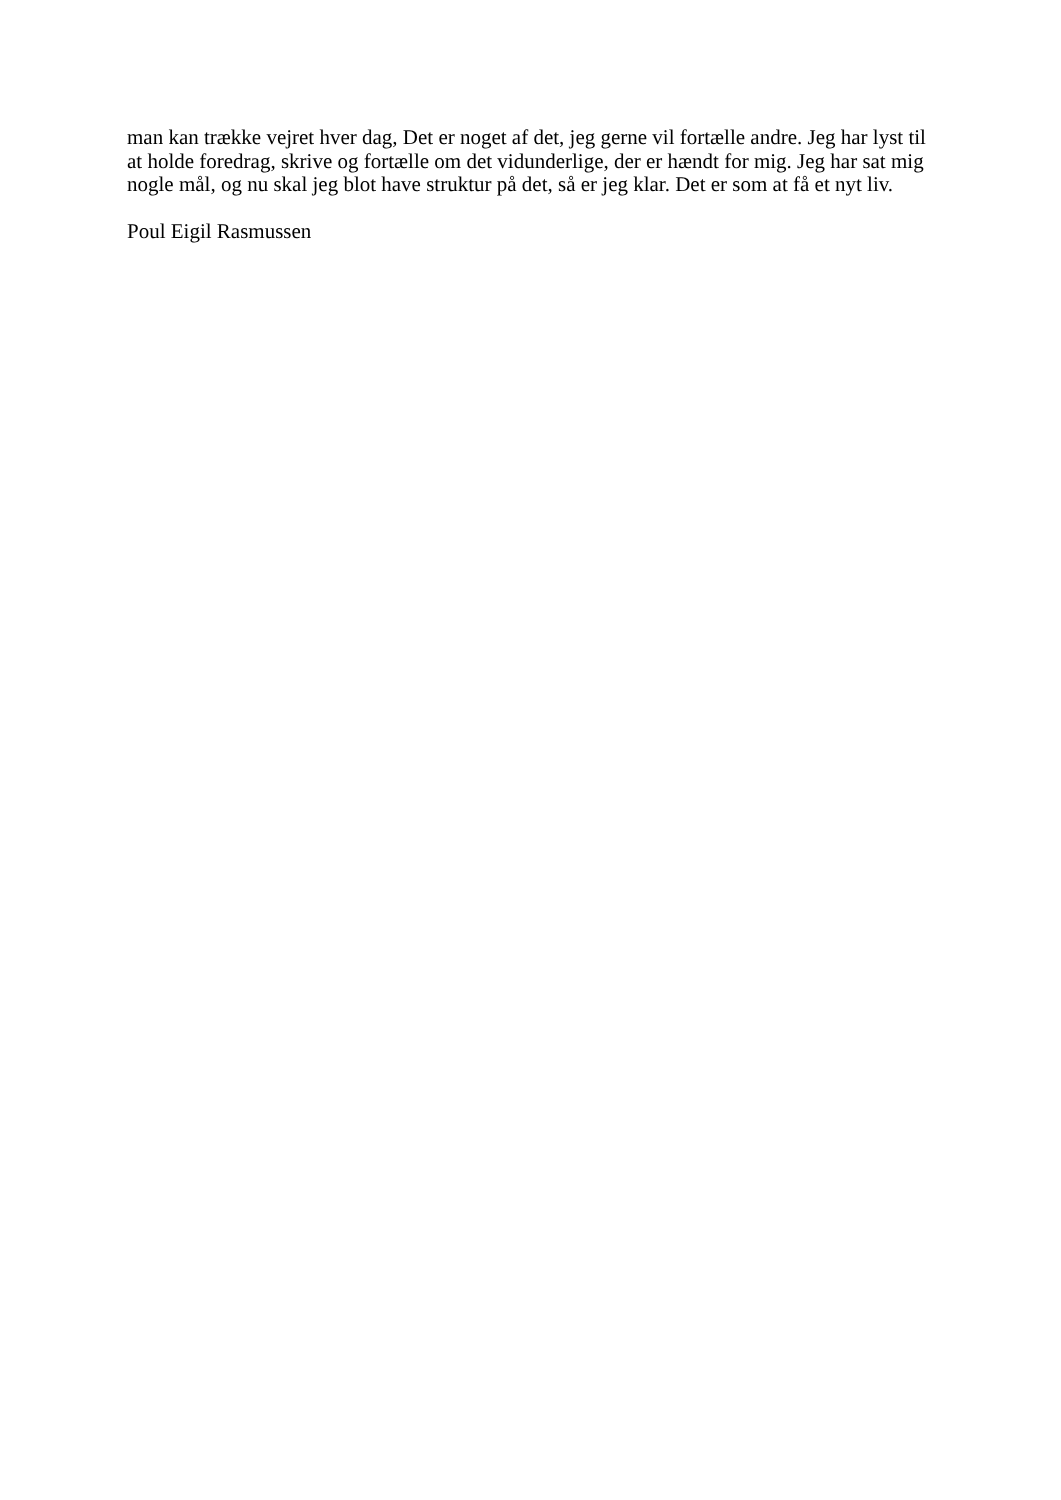man kan trække vejret hver dag, Det er noget af det, jeg gerne vil fortælle andre. Jeg har lyst til at holde foredrag, skrive og fortælle om det vidunderlige, der er hændt for mig. Jeg har sat mig nogle mål, og nu skal jeg blot have struktur på det, så er jeg klar. Det er som at få et nyt liv.
Poul Eigil Rasmussen